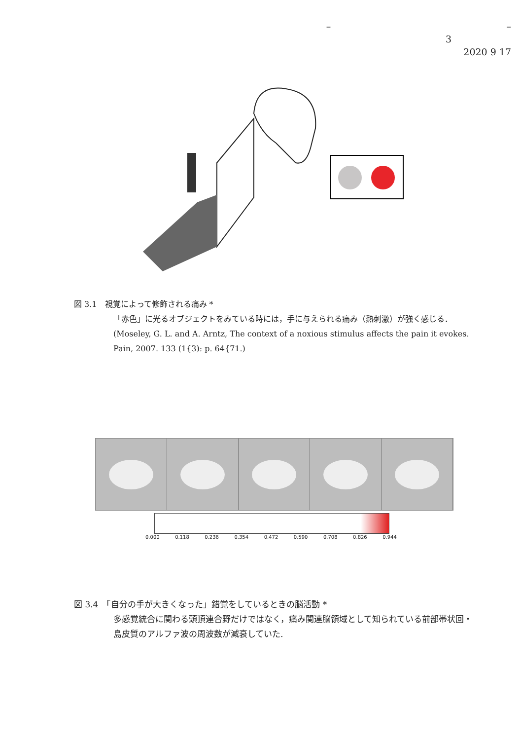– –
3
2020 9 17
図 3.1　視覚によって修飾される痛み *
「赤色」に光るオブジェクトをみている時には，手に与えられる痛み（熱刺激）が強く感じる．
(Moseley, G. L. and A. Arntz, The context of a noxious stimulus affects the pain it evokes. Pain, 2007. 133 (1{3): p. 64{71.)
0.000 0.118 0.236 0.354 0.472 0.590 0.708 0.826 0.944
図 3.4　「自分の手が大きくなった」錯覚をしているときの脳活動 *
多感覚統合に関わる頭頂連合野だけではなく，痛み関連脳領域として知られている前部帯状回・島皮質のアルファ波の周波数が減衰していた.